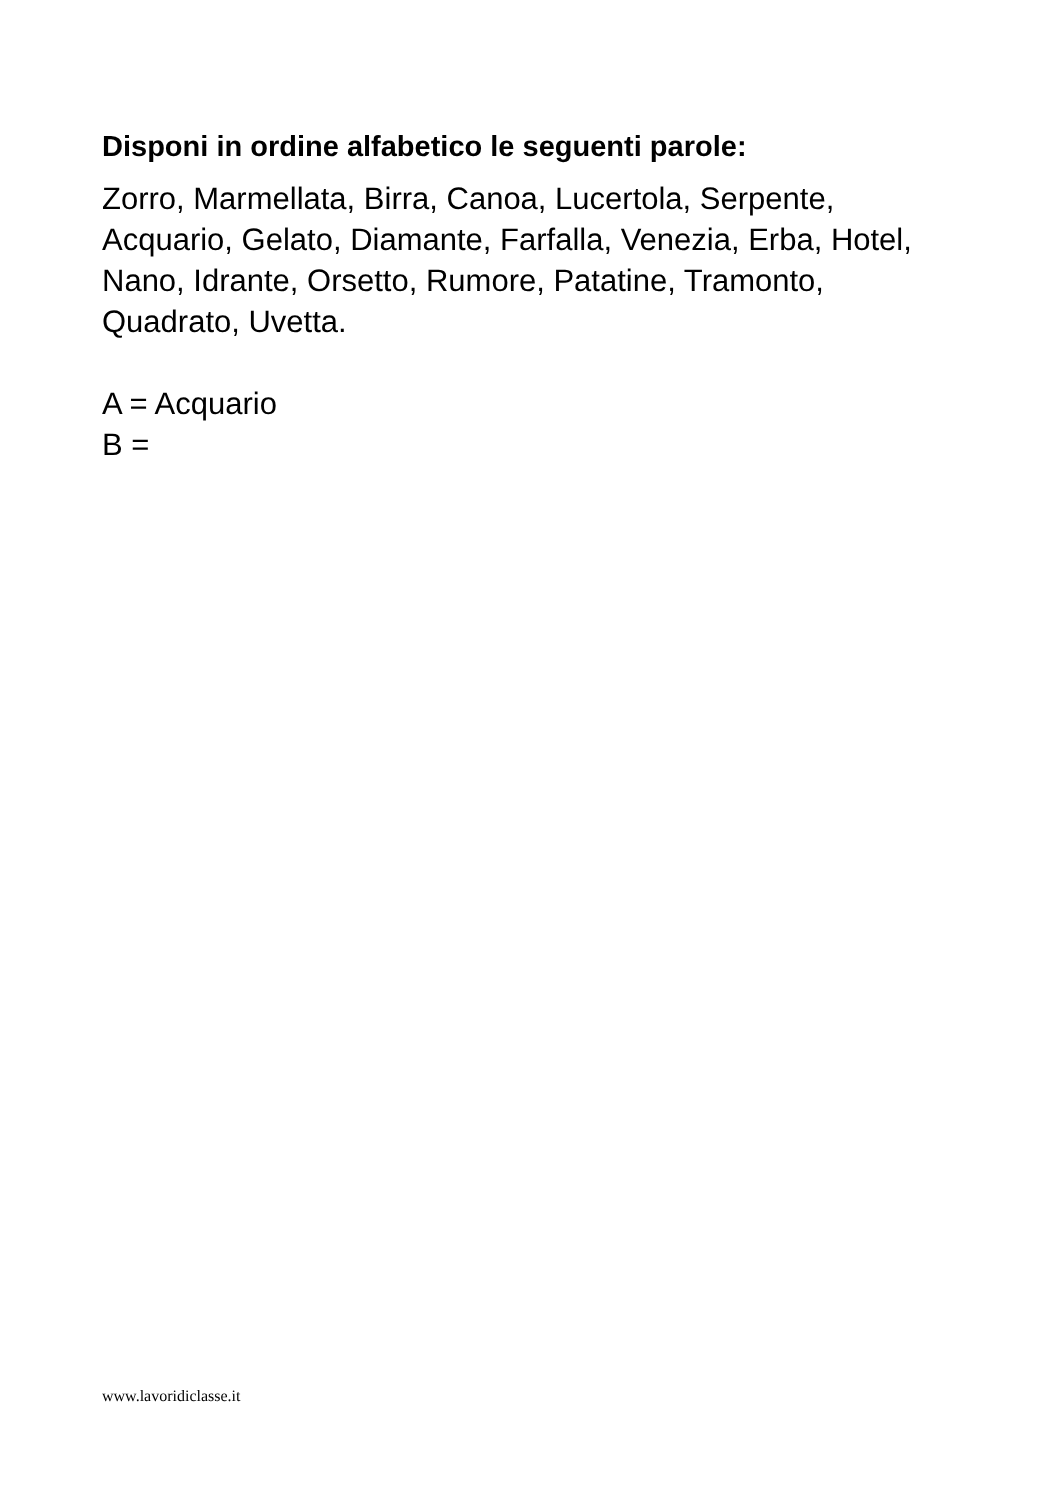Disponi in ordine alfabetico le seguenti parole:
Zorro, Marmellata, Birra, Canoa, Lucertola, Serpente, Acquario, Gelato, Diamante, Farfalla, Venezia, Erba, Hotel, Nano, Idrante, Orsetto, Rumore, Patatine, Tramonto, Quadrato, Uvetta.
A = Acquario
B =
www.lavoridiclasse.it